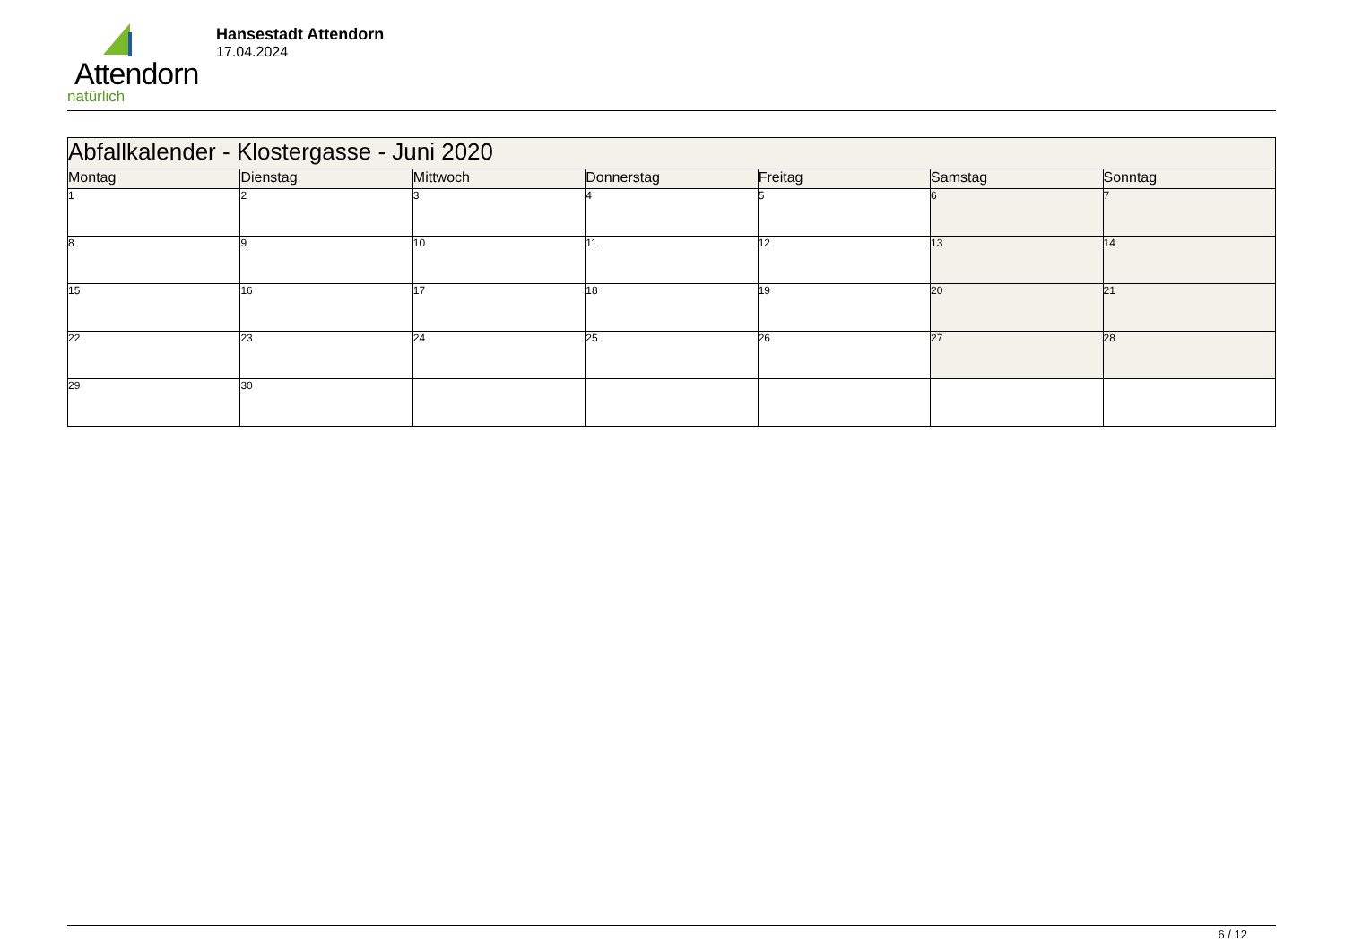Attendorn
natürlich
Hansestadt Attendorn
17.04.2024
| Abfallkalender - Klostergasse - Juni 2020 | | | | | | |
| Montag | Dienstag | Mittwoch | Donnerstag | Freitag | Samstag | Sonntag |
| 1 | 2 | 3 | 4 | 5 | 6 | 7 |
| 8 | 9 | 10 | 11 | 12 | 13 | 14 |
| 15 | 16 | 17 | 18 | 19 | 20 | 21 |
| 22 | 23 | 24 | 25 | 26 | 27 | 28 |
| 29 | 30 | | | | | |
6 / 12